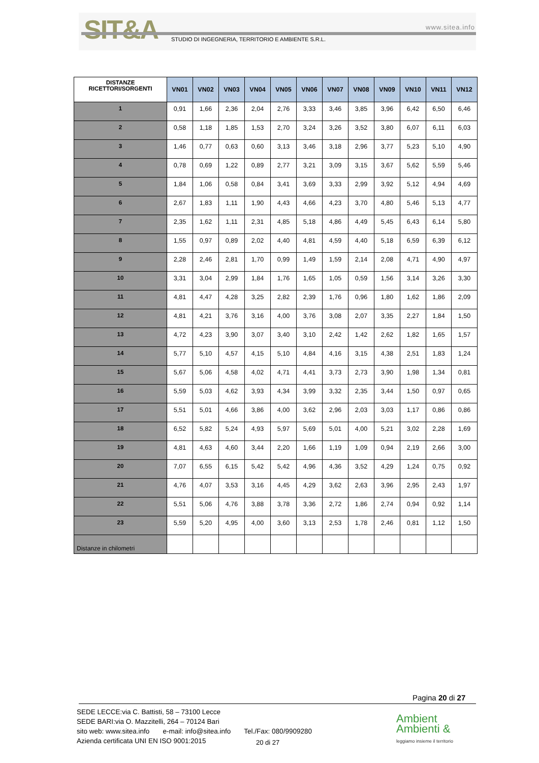SIT&A www.sitea.info
STUDIO DI INGEGNERIA, TERRITORIO E AMBIENTE S.R.L.
| DISTANZE RICETTORI/SORGENTI | VN01 | VN02 | VN03 | VN04 | VN05 | VN06 | VN07 | VN08 | VN09 | VN10 | VN11 | VN12 |
| --- | --- | --- | --- | --- | --- | --- | --- | --- | --- | --- | --- | --- |
| 1 | 0,91 | 1,66 | 2,36 | 2,04 | 2,76 | 3,33 | 3,46 | 3,85 | 3,96 | 6,42 | 6,50 | 6,46 |
| 2 | 0,58 | 1,18 | 1,85 | 1,53 | 2,70 | 3,24 | 3,26 | 3,52 | 3,80 | 6,07 | 6,11 | 6,03 |
| 3 | 1,46 | 0,77 | 0,63 | 0,60 | 3,13 | 3,46 | 3,18 | 2,96 | 3,77 | 5,23 | 5,10 | 4,90 |
| 4 | 0,78 | 0,69 | 1,22 | 0,89 | 2,77 | 3,21 | 3,09 | 3,15 | 3,67 | 5,62 | 5,59 | 5,46 |
| 5 | 1,84 | 1,06 | 0,58 | 0,84 | 3,41 | 3,69 | 3,33 | 2,99 | 3,92 | 5,12 | 4,94 | 4,69 |
| 6 | 2,67 | 1,83 | 1,11 | 1,90 | 4,43 | 4,66 | 4,23 | 3,70 | 4,80 | 5,46 | 5,13 | 4,77 |
| 7 | 2,35 | 1,62 | 1,11 | 2,31 | 4,85 | 5,18 | 4,86 | 4,49 | 5,45 | 6,43 | 6,14 | 5,80 |
| 8 | 1,55 | 0,97 | 0,89 | 2,02 | 4,40 | 4,81 | 4,59 | 4,40 | 5,18 | 6,59 | 6,39 | 6,12 |
| 9 | 2,28 | 2,46 | 2,81 | 1,70 | 0,99 | 1,49 | 1,59 | 2,14 | 2,08 | 4,71 | 4,90 | 4,97 |
| 10 | 3,31 | 3,04 | 2,99 | 1,84 | 1,76 | 1,65 | 1,05 | 0,59 | 1,56 | 3,14 | 3,26 | 3,30 |
| 11 | 4,81 | 4,47 | 4,28 | 3,25 | 2,82 | 2,39 | 1,76 | 0,96 | 1,80 | 1,62 | 1,86 | 2,09 |
| 12 | 4,81 | 4,21 | 3,76 | 3,16 | 4,00 | 3,76 | 3,08 | 2,07 | 3,35 | 2,27 | 1,84 | 1,50 |
| 13 | 4,72 | 4,23 | 3,90 | 3,07 | 3,40 | 3,10 | 2,42 | 1,42 | 2,62 | 1,82 | 1,65 | 1,57 |
| 14 | 5,77 | 5,10 | 4,57 | 4,15 | 5,10 | 4,84 | 4,16 | 3,15 | 4,38 | 2,51 | 1,83 | 1,24 |
| 15 | 5,67 | 5,06 | 4,58 | 4,02 | 4,71 | 4,41 | 3,73 | 2,73 | 3,90 | 1,98 | 1,34 | 0,81 |
| 16 | 5,59 | 5,03 | 4,62 | 3,93 | 4,34 | 3,99 | 3,32 | 2,35 | 3,44 | 1,50 | 0,97 | 0,65 |
| 17 | 5,51 | 5,01 | 4,66 | 3,86 | 4,00 | 3,62 | 2,96 | 2,03 | 3,03 | 1,17 | 0,86 | 0,86 |
| 18 | 6,52 | 5,82 | 5,24 | 4,93 | 5,97 | 5,69 | 5,01 | 4,00 | 5,21 | 3,02 | 2,28 | 1,69 |
| 19 | 4,81 | 4,63 | 4,60 | 3,44 | 2,20 | 1,66 | 1,19 | 1,09 | 0,94 | 2,19 | 2,66 | 3,00 |
| 20 | 7,07 | 6,55 | 6,15 | 5,42 | 5,42 | 4,96 | 4,36 | 3,52 | 4,29 | 1,24 | 0,75 | 0,92 |
| 21 | 4,76 | 4,07 | 3,53 | 3,16 | 4,45 | 4,29 | 3,62 | 2,63 | 3,96 | 2,95 | 2,43 | 1,97 |
| 22 | 5,51 | 5,06 | 4,76 | 3,88 | 3,78 | 3,36 | 2,72 | 1,86 | 2,74 | 0,94 | 0,92 | 1,14 |
| 23 | 5,59 | 5,20 | 4,95 | 4,00 | 3,60 | 3,13 | 2,53 | 1,78 | 2,46 | 0,81 | 1,12 | 1,50 |
Distanze in chilometri
Pagina 20 di 27
SEDE LECCE:via C. Battisti, 58 – 73100 Lecce
SEDE BARI:via O. Mazzitelli, 264 – 70124 Bari
sito web: www.sitea.info e-mail: info@sitea.info Tel./Fax: 080/9909280
Azienda certificata UNI EN ISO 9001:2015
20 di 27
Ambient
Ambienti &
leggiamo insieme il territorio